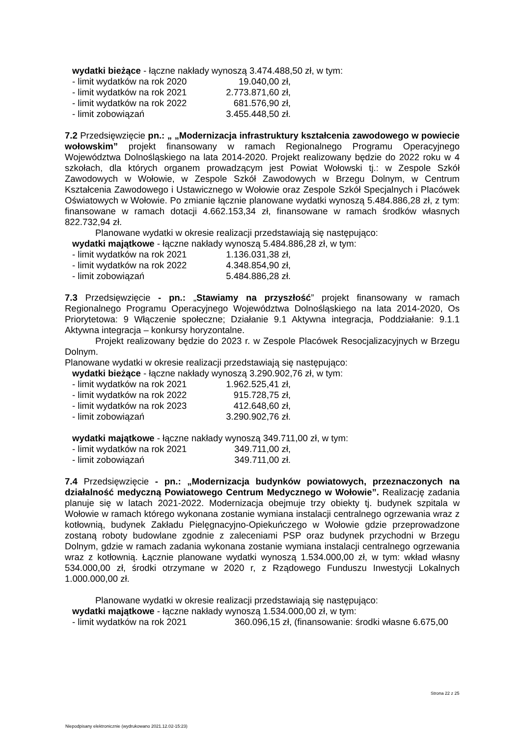wydatki bieżące - łączne nakłady wynoszą 3.474.488,50 zł, w tym:
- limit wydatków na rok 2020 19.040,00 zł,
- limit wydatków na rok 2021 2.773.871,60 zł,
- limit wydatków na rok 2022 681.576,90 zł,
- limit zobowiązań 3.455.448,50 zł.
7.2 Przedsięwzięcie pn.: „ „Modernizacja infrastruktury kształcenia zawodowego w powiecie wołowskim” projekt finansowany w ramach Regionalnego Programu Operacyjnego Województwa Dolnośląskiego na lata 2014-2020. Projekt realizowany będzie do 2022 roku w 4 szkołach, dla których organem prowadzącym jest Powiat Wołowski tj.: w Zespole Szkół Zawodowych w Wołowie, w Zespole Szkół Zawodowych w Brzegu Dolnym, w Centrum Kształcenia Zawodowego i Ustawicznego w Wołowie oraz Zespole Szkół Specjalnych i Placówek Oświatowych w Wołowie. Po zmianie łącznie planowane wydatki wynoszą 5.484.886,28 zł, z tym: finansowane w ramach dotacji 4.662.153,34 zł, finansowane w ramach środków własnych 822.732,94 zł.
Planowane wydatki w okresie realizacji przedstawiają się następująco:
wydatki majątkowe - łączne nakłady wynoszą 5.484.886,28 zł, w tym:
- limit wydatków na rok 2021 1.136.031,38 zł,
- limit wydatków na rok 2022 4.348.854,90 zł,
- limit zobowiązań 5.484.886,28 zł.
7.3 Przedsięwzięcie - pn.: „Stawiamy na przyszłość” projekt finansowany w ramach Regionalnego Programu Operacyjnego Województwa Dolnośląskiego na lata 2014-2020, Os Priorytetowa: 9 Włączenie społeczne; Działanie 9.1 Aktywna integracja, Poddziałanie: 9.1.1 Aktywna integracja – konkursy horyzontalne.
Projekt realizowany będzie do 2023 r. w Zespole Placówek Resocjalizacyjnych w Brzegu Dolnym.
Planowane wydatki w okresie realizacji przedstawiają się następująco:
wydatki bieżące - łączne nakłady wynoszą 3.290.902,76 zł, w tym:
- limit wydatków na rok 2021 1.962.525,41 zł,
- limit wydatków na rok 2022 915.728,75 zł,
- limit wydatków na rok 2023 412.648,60 zł,
- limit zobowiązań 3.290.902,76 zł.
wydatki majątkowe - łączne nakłady wynoszą 349.711,00 zł, w tym:
- limit wydatków na rok 2021 349.711,00 zł,
- limit zobowiązań 349.711,00 zł.
7.4 Przedsięwzięcie - pn.: „Modernizacja budynków powiatowych, przeznaczonych na działalność medyczną Powiatowego Centrum Medycznego w Wołowie”. Realizację zadania planuje się w latach 2021-2022. Modernizacja obejmuje trzy obiekty tj. budynek szpitala w Wołowie w ramach którego wykonana zostanie wymiana instalacji centralnego ogrzewania wraz z kotłownią, budynek Zakładu Pielęgnacyjno-Opiekuńczego w Wołowie gdzie przeprowadzone zostaną roboty budowlane zgodnie z zaleceniami PSP oraz budynek przychodni w Brzegu Dolnym, gdzie w ramach zadania wykonana zostanie wymiana instalacji centralnego ogrzewania wraz z kotłownią. Łącznie planowane wydatki wynoszą 1.534.000,00 zł, w tym: wkład własny 534.000,00 zł, środki otrzymane w 2020 r, z Rządowego Funduszu Inwestycji Lokalnych 1.000.000,00 zł.
Planowane wydatki w okresie realizacji przedstawiają się następująco:
wydatki majątkowe - łączne nakłady wynoszą 1.534.000,00 zł, w tym:
- limit wydatków na rok 2021 360.096,15 zł, (finansowanie: środki własne 6.675,00
Strona 22 z 25
Niepodpisany elektronicznie (wydrukowano 2021.12.02-15:23)